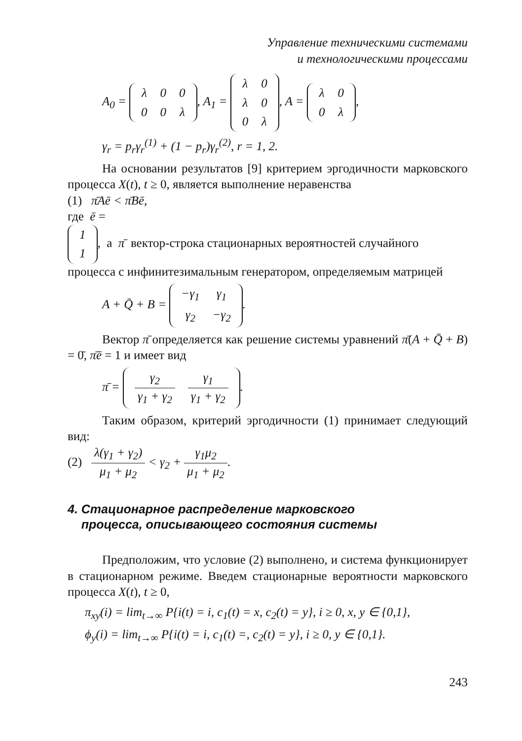Управление техническими системами
и технологическими процессами
A<sub>0</sub> =
| λ | 0 | 0 |
| 0 | 0 | λ |
, A<sub>1</sub> =
| λ | 0 |
| λ | 0 |
| 0 | λ |
, A =
| λ | 0 |
| 0 | λ |
,
γ<sub>r</sub> = p<sub>r</sub>γ<sub>r</sub><sup>(1)</sup> + (1 − p<sub>r</sub>)γ<sub>r</sub><sup>(2)</sup>, r = 1, 2.
На основании результатов [9] критерием эргодичности марковского процесса X(t), t ≥ 0, является выполнение неравенства
(1) π̄Aē < π̄Bē,
где ē =
| 1 |
| 1 |
, а π̄ вектор-строка стационарных вероятностей случайного процесса с инфинитезимальным генератором, определяемым матрицей
A + Q̄ + B =
| −γ<sub>1</sub> | γ<sub>1</sub> |
| γ<sub>2</sub> | −γ<sub>2</sub> |
.
Вектор π̄ определяется как решение системы уравнений π̄(A + Q̄ + B) = 0̄, π̄ē = 1 и имеет вид
π̄ =
| γ<sub>2</sub> γ<sub>1</sub> + γ<sub>2</sub> | γ<sub>1</sub> γ<sub>1</sub> + γ<sub>2</sub> |
.
Таким образом, критерий эргодичности (1) принимает следующий вид:
(2) λ(γ<sub>1</sub> + γ<sub>2</sub>) μ<sub>1</sub> + μ<sub>2</sub> < γ<sub>2</sub> + γ<sub>1</sub>μ<sub>2</sub> μ<sub>1</sub> + μ<sub>2</sub>.
4. Стационарное распределение марковского
процесса, описывающего состояния системы
Предположим, что условие (2) выполнено, и система функционирует в стационарном режиме. Введем стационарные вероятности марковского процесса X(t), t ≥ 0,
π<sub>xy</sub>(i) = lim<sub>t→∞</sub> P{i(t) = i, c<sub>1</sub>(t) = x, c<sub>2</sub>(t) = y}, i ≥ 0, x, y ∈ {0,1},
ϕ<sub>y</sub>(i) = lim<sub>t→∞</sub> P{i(t) = i, c<sub>1</sub>(t) =, c<sub>2</sub>(t) = y}, i ≥ 0, y ∈ {0,1}.
243